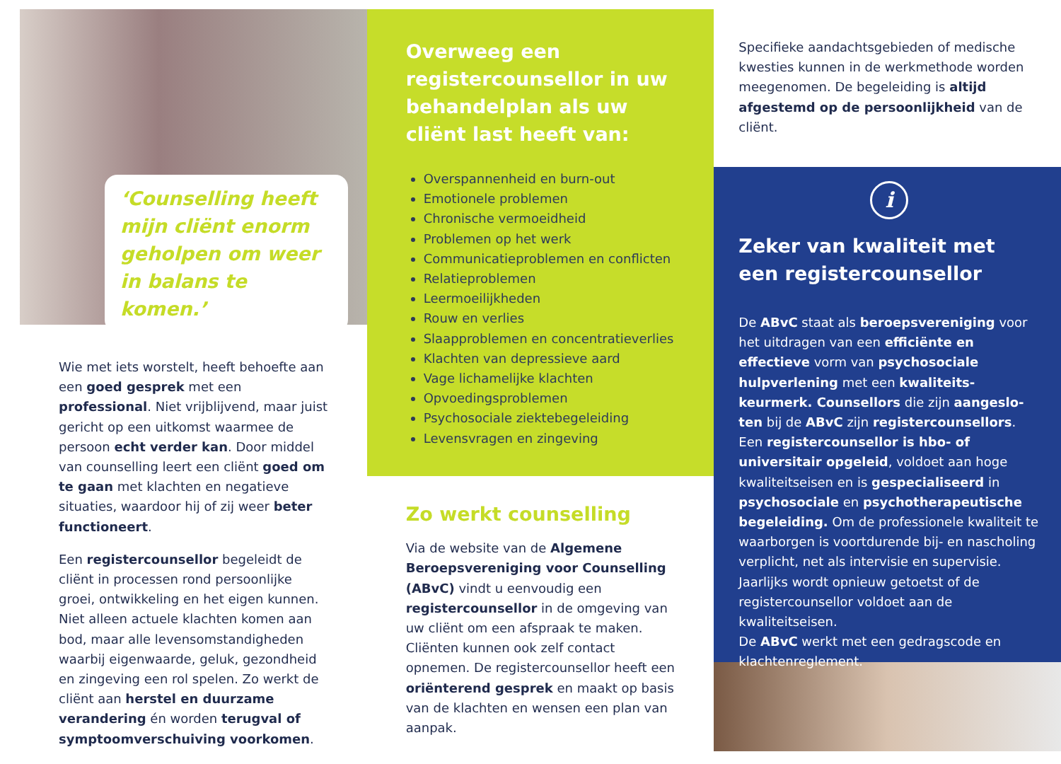‘Counselling heeft mijn cliënt enorm geholpen om weer in balans te komen.’
Wie met iets worstelt, heeft behoefte aan een goed gesprek met een professional. Niet vrijblijvend, maar juist gericht op een uitkomst waarmee de persoon echt verder kan. Door middel van counselling leert een cliënt goed om te gaan met klachten en negatieve situaties, waardoor hij of zij weer beter functioneert.
Een registercounsellor begeleidt de cliënt in processen rond persoonlijke groei, ontwikkeling en het eigen kunnen. Niet alleen actuele klachten komen aan bod, maar alle levensomstandigheden waarbij eigenwaarde, geluk, gezondheid en zingeving een rol spelen. Zo werkt de cliënt aan herstel en duurzame verandering én worden terugval of symptoomverschuiving voorkomen.
Overweeg een registercounsellor in uw behandelplan als uw cliënt last heeft van:
Overspannenheid en burn-out
Emotionele problemen
Chronische vermoeidheid
Problemen op het werk
Communicatieproblemen en conflicten
Relatieproblemen
Leermoeilijkheden
Rouw en verlies
Slaapproblemen en concentratieverlies
Klachten van depressieve aard
Vage lichamelijke klachten
Opvoedingsproblemen
Psychosociale ziektebegeleiding
Levensvragen en zingeving
Zo werkt counselling
Via de website van de Algemene Beroeps­vereniging voor Counselling (ABvC) vindt u eenvoudig een registercounsellor in de omgeving van uw cliënt om een afspraak te maken. Cliënten kunnen ook zelf contact opnemen. De registercounsellor heeft een oriënterend gesprek en maakt op basis van de klachten en wensen een plan van aanpak.
Specifieke aandachtsgebieden of medische kwesties kunnen in de werkmethode worden meegenomen. De begeleiding is altijd afgestemd op de persoonlijkheid van de cliënt.
i
Zeker van kwaliteit met een registercounsellor
De ABvC staat als beroepsvereniging voor het uitdragen van een efficiënte en effectieve vorm van psychosociale hulpverlening met een kwaliteits­keurmerk. Counsellors die zijn aangeslo­ten bij de ABvC zijn registercounsellors. Een registercounsellor is hbo- of universitair opgeleid, voldoet aan hoge kwaliteitseisen en is gespecialiseerd in psychosociale en psychotherapeutische begeleiding. Om de professionele kwaliteit te waarborgen is voortdurende bij- en nascholing verplicht, net als intervisie en supervisie. Jaarlijks wordt opnieuw getoetst of de registercounsellor voldoet aan de kwaliteitseisen.
De ABvC werkt met een gedragscode en klachtenreglement.